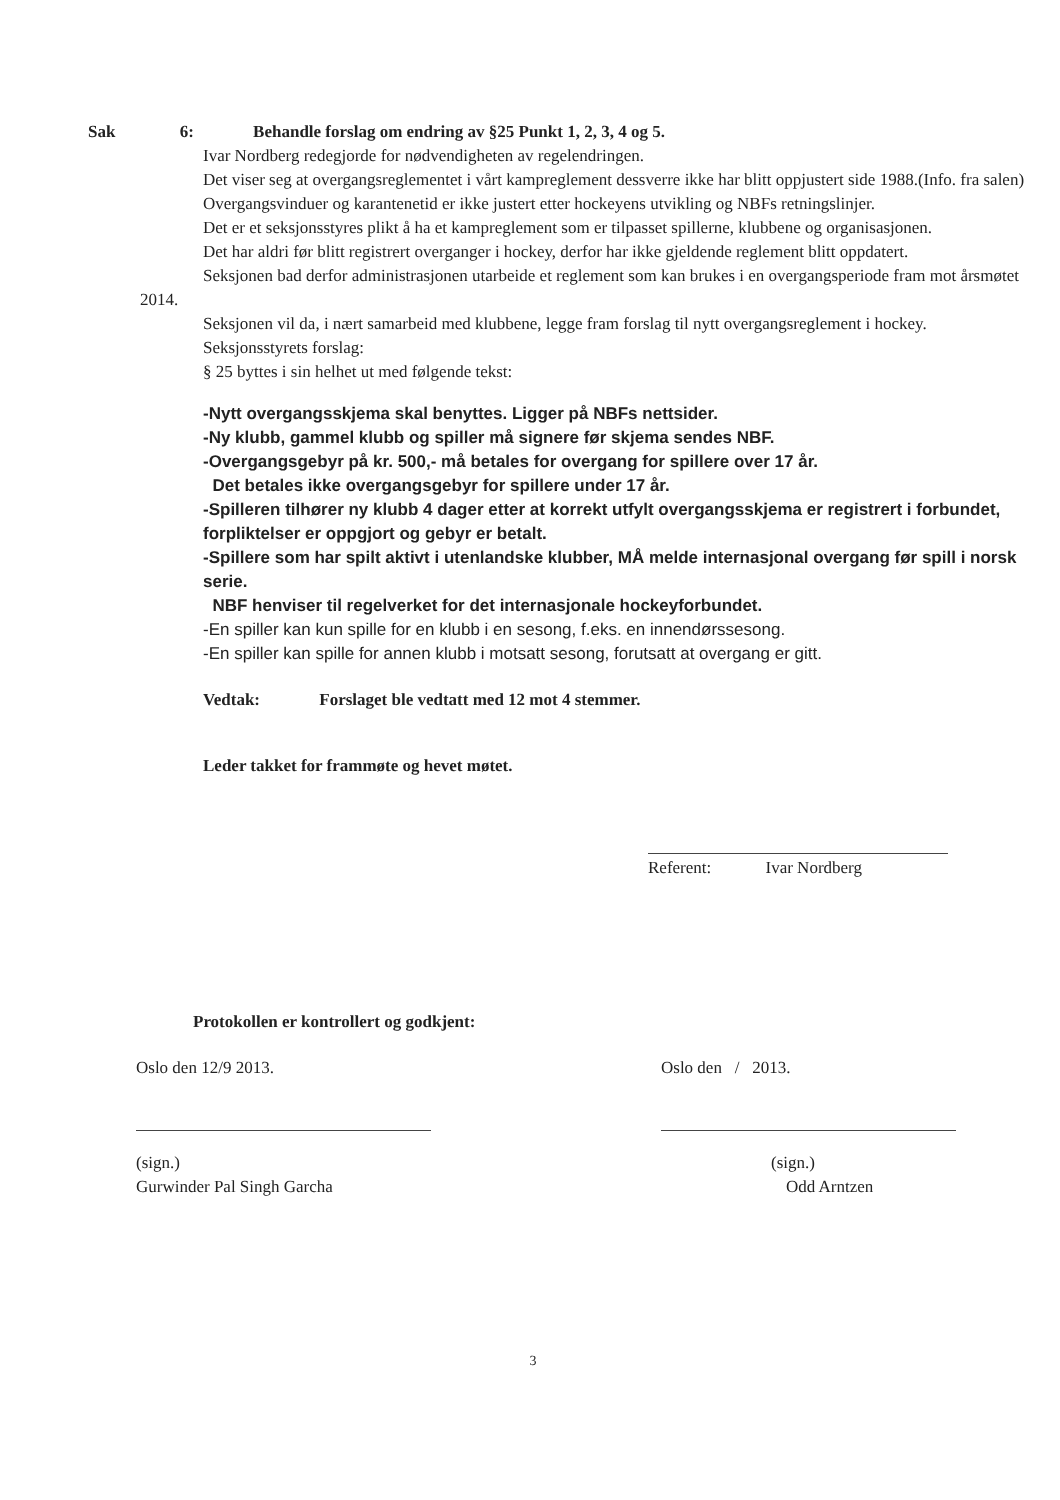Sak 6: Behandle forslag om endring av §25 Punkt 1, 2, 3, 4 og 5.
Ivar Nordberg redegjorde for nødvendigheten av regelendringen.
Det viser seg at overgangsreglementet i vårt kampreglement dessverre ikke har blitt oppjustert side 1988.(Info. fra salen)
Overgangsvinduer og karantenetid er ikke justert etter hockeyens utvikling og NBFs retningslinjer.
Det er et seksjonsstyres plikt å ha et kampreglement som er tilpasset spillerne, klubbene og organisasjonen.
Det har aldri før blitt registrert overganger i hockey, derfor har ikke gjeldende reglement blitt oppdatert.
Seksjonen bad derfor administrasjonen utarbeide et reglement som kan brukes i en overgangsperiode fram mot årsmøtet 2014.
Seksjonen vil da, i nært samarbeid med klubbene, legge fram forslag til nytt overgangsreglement i hockey.
Seksjonsstyrets forslag:
§ 25 byttes i sin helhet ut med følgende tekst:
-Nytt overgangsskjema skal benyttes. Ligger på NBFs nettsider.
-Ny klubb, gammel klubb og spiller må signere før skjema sendes NBF.
-Overgangsgebyr på kr. 500,- må betales for overgang for spillere over 17 år.
Det betales ikke overgangsgebyr for spillere under 17 år.
-Spilleren tilhører ny klubb 4 dager etter at korrekt utfylt overgangsskjema er registrert i forbundet, forpliktelser er oppgjort og gebyr er betalt.
-Spillere som har spilt aktivt i utenlandske klubber, MÅ melde internasjonal overgang før spill i norsk serie.
NBF henviser til regelverket for det internasjonale hockeyforbundet.
-En spiller kan kun spille for en klubb i en sesong, f.eks. en innendørssesong.
-En spiller kan spille for annen klubb i motsatt sesong, forutsatt at overgang er gitt.
Vedtak: Forslaget ble vedtatt med 12 mot 4 stemmer.
Leder takket for frammøte og hevet møtet.
Referent: Ivar Nordberg
Protokollen er kontrollert og godkjent:
Oslo den 12/9 2013.
(sign.)
Gurwinder Pal Singh Garcha
Oslo den / 2013.
(sign.)
Odd Arntzen
3